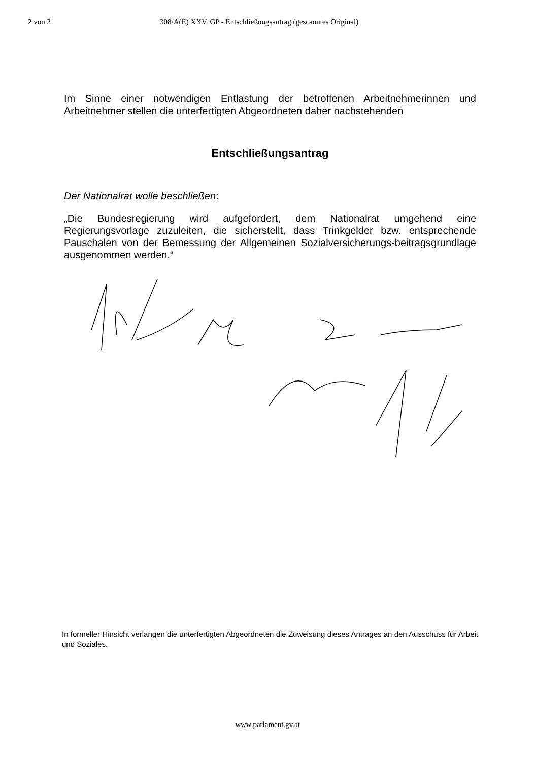2 von 2 308/A(E) XXV. GP - Entschließungsantrag (gescanntes Original)
Im Sinne einer notwendigen Entlastung der betroffenen Arbeitnehmerinnen und Arbeitnehmer stellen die unterfertigten Abgeordneten daher nachstehenden
Entschließungsantrag
Der Nationalrat wolle beschließen:
„Die Bundesregierung wird aufgefordert, dem Nationalrat umgehend eine Regierungsvorlage zuzuleiten, die sicherstellt, dass Trinkgelder bzw. entsprechende Pauschalen von der Bemessung der Allgemeinen Sozialversicherungs-beitragsgrundlage ausgenommen werden.“
In formeller Hinsicht verlangen die unterfertigten Abgeordneten die Zuweisung dieses Antrages an den Ausschuss für Arbeit und Soziales.
www.parlament.gv.at